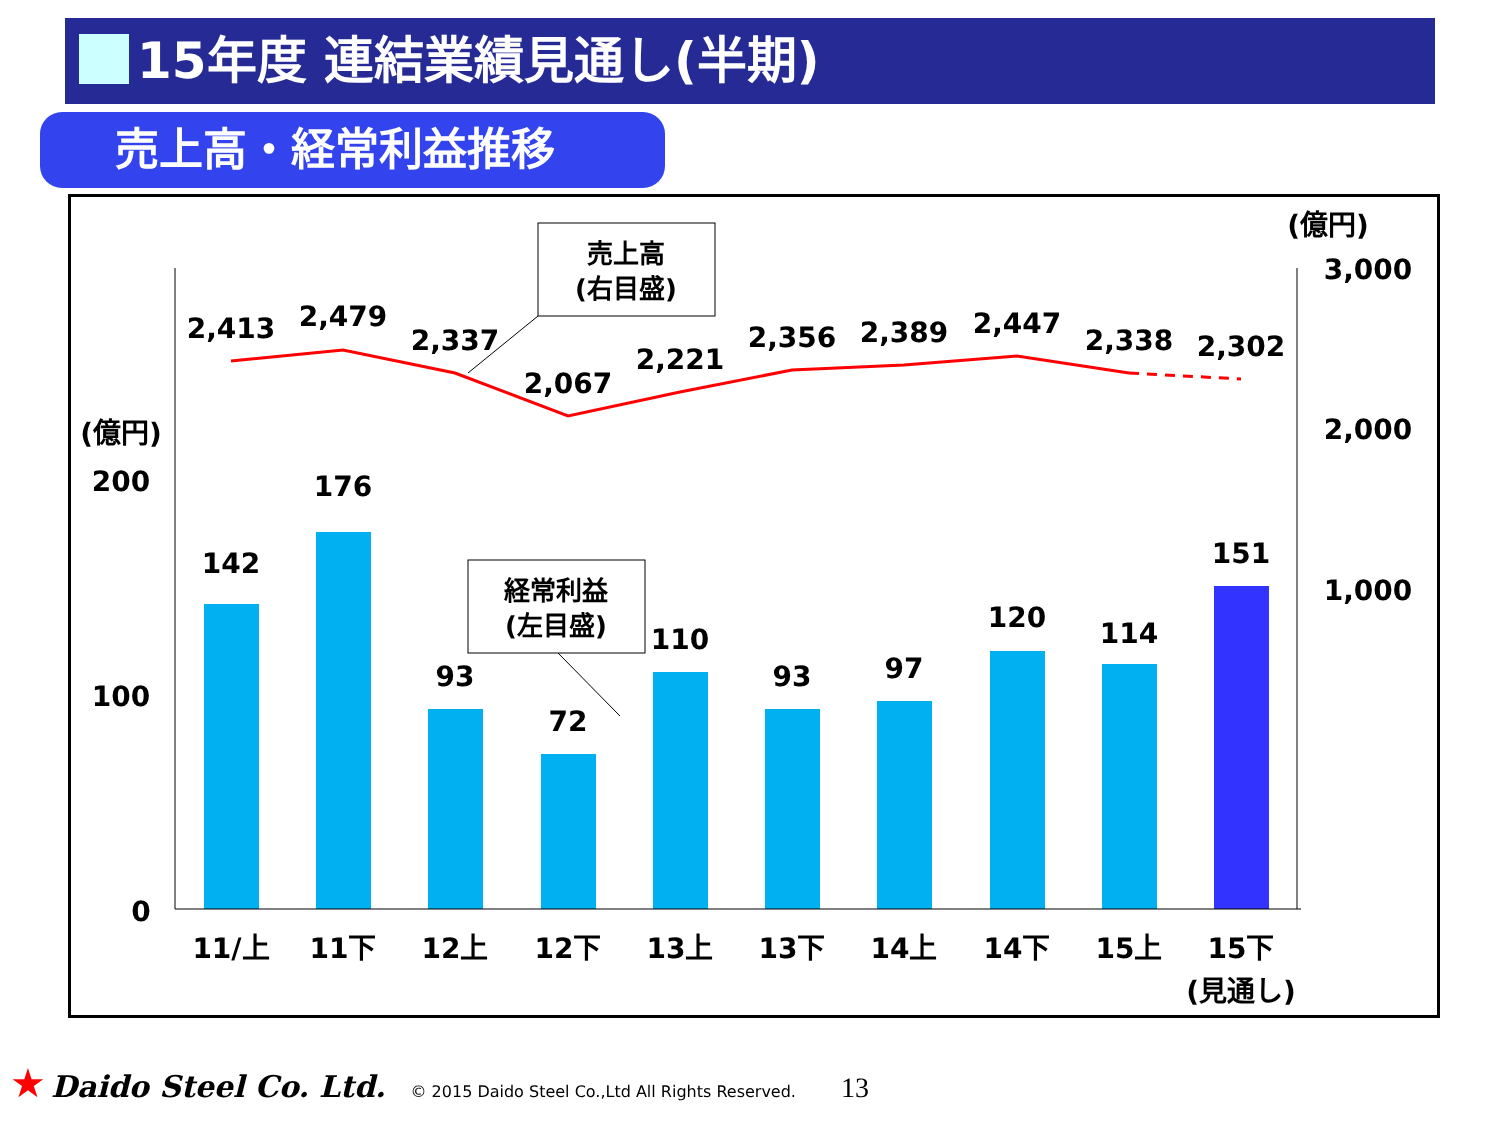15年度 連結業績見通し(半期)
売上高・経常利益推移
2,413
2,479
2,337
2,067
2,221
2,356
2,389
2,447
2,338
2,302
142
176
93
72
110
93
97
120
114
151
11/上
11下
12上
12下
13上
13下
14上
14下
15上
15下
(見通し)
(億円)
200
100
0
(億円)
3,000
2,000
1,000
売上高
(右目盛)
経常利益
(左目盛)
★ Daido Steel Co. Ltd. © 2015 Daido Steel Co.,Ltd All Rights Reserved. 13